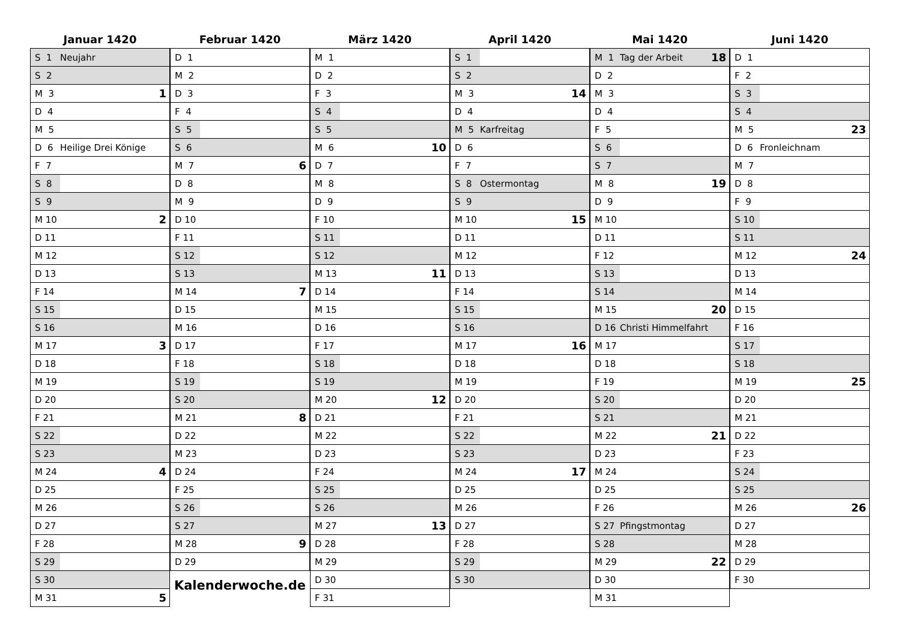Januar 1420
| S 1 | Neujahr | |
| S 2 | | |
| M 3 | | 1 |
| D 4 | | |
| M 5 | | |
| D 6 | Heilige Drei Könige | |
| F 7 | | |
| S 8 | | |
| S 9 | | |
| M 10 | | 2 |
| D 11 | | |
| M 12 | | |
| D 13 | | |
| F 14 | | |
| S 15 | | |
| S 16 | | |
| M 17 | | 3 |
| D 18 | | |
| M 19 | | |
| D 20 | | |
| F 21 | | |
| S 22 | | |
| S 23 | | |
| M 24 | | 4 |
| D 25 | | |
| M 26 | | |
| D 27 | | |
| F 28 | | |
| S 29 | | |
| S 30 | | |
| M 31 | | 5 |
Februar 1420
| D 1 | | |
| M 2 | | |
| D 3 | | |
| F 4 | | |
| S 5 | | |
| S 6 | | |
| M 7 | | 6 |
| D 8 | | |
| M 9 | | |
| D 10 | | |
| F 11 | | |
| S 12 | | |
| S 13 | | |
| M 14 | | 7 |
| D 15 | | |
| M 16 | | |
| D 17 | | |
| F 18 | | |
| S 19 | | |
| S 20 | | |
| M 21 | | 8 |
| D 22 | | |
| M 23 | | |
| D 24 | | |
| F 25 | | |
| S 26 | | |
| S 27 | | |
| M 28 | | 9 |
| D 29 | | |
Kalenderwoche.de
März 1420
| M 1 | | |
| D 2 | | |
| F 3 | | |
| S 4 | | |
| S 5 | | |
| M 6 | | 10 |
| D 7 | | |
| M 8 | | |
| D 9 | | |
| F 10 | | |
| S 11 | | |
| S 12 | | |
| M 13 | | 11 |
| D 14 | | |
| M 15 | | |
| D 16 | | |
| F 17 | | |
| S 18 | | |
| S 19 | | |
| M 20 | | 12 |
| D 21 | | |
| M 22 | | |
| D 23 | | |
| F 24 | | |
| S 25 | | |
| S 26 | | |
| M 27 | | 13 |
| D 28 | | |
| M 29 | | |
| D 30 | | |
| F 31 | | |
April 1420
| S 1 | | |
| S 2 | | |
| M 3 | | 14 |
| D 4 | | |
| M 5 | Karfreitag | |
| D 6 | | |
| F 7 | | |
| S 8 | Ostermontag | |
| S 9 | | |
| M 10 | | 15 |
| D 11 | | |
| M 12 | | |
| D 13 | | |
| F 14 | | |
| S 15 | | |
| S 16 | | |
| M 17 | | 16 |
| D 18 | | |
| M 19 | | |
| D 20 | | |
| F 21 | | |
| S 22 | | |
| S 23 | | |
| M 24 | | 17 |
| D 25 | | |
| M 26 | | |
| D 27 | | |
| F 28 | | |
| S 29 | | |
| S 30 | | |
Mai 1420
| M 1 | Tag der Arbeit | 18 |
| D 2 | | |
| M 3 | | |
| D 4 | | |
| F 5 | | |
| S 6 | | |
| S 7 | | |
| M 8 | | 19 |
| D 9 | | |
| M 10 | | |
| D 11 | | |
| F 12 | | |
| S 13 | | |
| S 14 | | |
| M 15 | | 20 |
| D 16 | Christi Himmelfahrt | |
| M 17 | | |
| D 18 | | |
| F 19 | | |
| S 20 | | |
| S 21 | | |
| M 22 | | 21 |
| D 23 | | |
| M 24 | | |
| D 25 | | |
| F 26 | | |
| S 27 | Pfingstmontag | |
| S 28 | | |
| M 29 | | 22 |
| D 30 | | |
| M 31 | | |
Juni 1420
| D 1 | | |
| F 2 | | |
| S 3 | | |
| S 4 | | |
| M 5 | | 23 |
| D 6 | Fronleichnam | |
| M 7 | | |
| D 8 | | |
| F 9 | | |
| S 10 | | |
| S 11 | | |
| M 12 | | 24 |
| D 13 | | |
| M 14 | | |
| D 15 | | |
| F 16 | | |
| S 17 | | |
| S 18 | | |
| M 19 | | 25 |
| D 20 | | |
| M 21 | | |
| D 22 | | |
| F 23 | | |
| S 24 | | |
| S 25 | | |
| M 26 | | 26 |
| D 27 | | |
| M 28 | | |
| D 29 | | |
| F 30 | | |